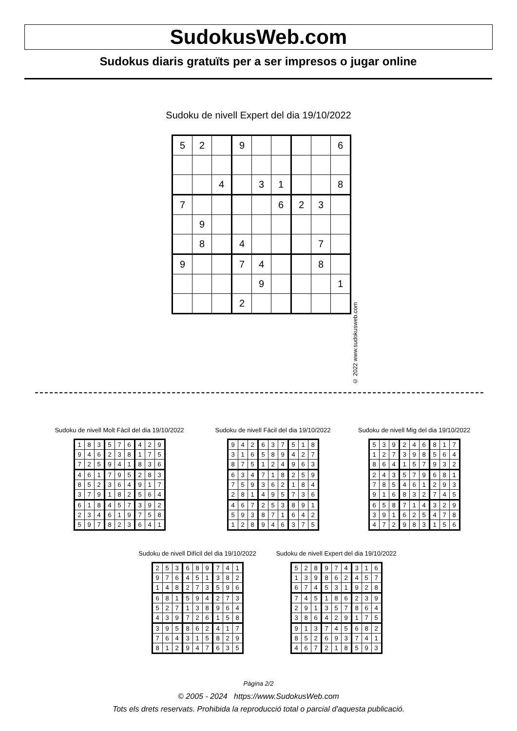SudokusWeb.com
Sudokus diaris gratuïts per a ser impresos o jugar online
Sudoku de nivell Expert del dia 19/10/2022
| 5 | 2 | | 9 | | | | | 6 |
| | | 4 | | 3 | 1 | | | 8 |
| 7 | | | | | 6 | 2 | 3 | |
| | 9 | | | | | | | |
| | 8 | | 4 | | | | 7 | |
| 9 | | | 7 | 4 | | | 8 | |
| | | | | 9 | | | | 1 |
| | | | 2 | | | | | |
© 2022 www.sudokusweb.com
Sudoku de nivell Molt Fàcil del dia 19/10/2022
| 1 | 8 | 3 | 5 | 7 | 6 | 4 | 2 | 9 |
| 9 | 4 | 6 | 2 | 3 | 8 | 1 | 7 | 5 |
| 7 | 2 | 5 | 9 | 4 | 1 | 8 | 3 | 6 |
| 4 | 6 | 1 | 7 | 9 | 5 | 2 | 8 | 3 |
| 8 | 5 | 2 | 3 | 6 | 4 | 9 | 1 | 7 |
| 3 | 7 | 9 | 1 | 8 | 2 | 5 | 6 | 4 |
| 6 | 1 | 8 | 4 | 5 | 7 | 3 | 9 | 2 |
| 2 | 3 | 4 | 6 | 1 | 9 | 7 | 5 | 8 |
| 5 | 9 | 7 | 8 | 2 | 3 | 6 | 4 | 1 |
Sudoku de nivell Fàcil del dia 19/10/2022
| 9 | 4 | 2 | 6 | 3 | 7 | 5 | 1 | 8 |
| 3 | 1 | 6 | 5 | 8 | 9 | 4 | 2 | 7 |
| 8 | 7 | 5 | 1 | 2 | 4 | 9 | 6 | 3 |
| 6 | 3 | 4 | 7 | 1 | 8 | 2 | 5 | 9 |
| 7 | 5 | 9 | 3 | 6 | 2 | 1 | 8 | 4 |
| 2 | 8 | 1 | 4 | 9 | 5 | 7 | 3 | 6 |
| 4 | 6 | 7 | 2 | 5 | 3 | 8 | 9 | 1 |
| 5 | 9 | 3 | 8 | 7 | 1 | 6 | 4 | 2 |
| 1 | 2 | 8 | 9 | 4 | 6 | 3 | 7 | 5 |
Sudoku de nivell Mig del dia 19/10/2022
| 5 | 3 | 9 | 2 | 4 | 6 | 8 | 1 | 7 |
| 1 | 2 | 7 | 3 | 9 | 8 | 5 | 6 | 4 |
| 8 | 6 | 4 | 1 | 5 | 7 | 9 | 3 | 2 |
| 2 | 4 | 3 | 5 | 7 | 9 | 6 | 8 | 1 |
| 7 | 8 | 5 | 4 | 6 | 1 | 2 | 9 | 3 |
| 9 | 1 | 6 | 8 | 3 | 2 | 7 | 4 | 5 |
| 6 | 5 | 8 | 7 | 1 | 4 | 3 | 2 | 9 |
| 3 | 9 | 1 | 6 | 2 | 5 | 4 | 7 | 8 |
| 4 | 7 | 2 | 9 | 8 | 3 | 1 | 5 | 6 |
Sudoku de nivell Difícil del dia 19/10/2022
| 2 | 5 | 3 | 6 | 8 | 9 | 7 | 4 | 1 |
| 9 | 7 | 6 | 4 | 5 | 1 | 3 | 8 | 2 |
| 1 | 4 | 8 | 2 | 7 | 3 | 5 | 9 | 6 |
| 6 | 8 | 1 | 5 | 9 | 4 | 2 | 7 | 3 |
| 5 | 2 | 7 | 1 | 3 | 8 | 9 | 6 | 4 |
| 4 | 3 | 9 | 7 | 2 | 6 | 1 | 5 | 8 |
| 3 | 9 | 5 | 8 | 6 | 2 | 4 | 1 | 7 |
| 7 | 6 | 4 | 3 | 1 | 5 | 8 | 2 | 9 |
| 8 | 1 | 2 | 9 | 4 | 7 | 6 | 3 | 5 |
Sudoku de nivell Expert del dia 19/10/2022
| 5 | 2 | 8 | 9 | 7 | 4 | 3 | 1 | 6 |
| 1 | 3 | 9 | 8 | 6 | 2 | 4 | 5 | 7 |
| 6 | 7 | 4 | 5 | 3 | 1 | 9 | 2 | 8 |
| 7 | 4 | 5 | 1 | 8 | 6 | 2 | 3 | 9 |
| 2 | 9 | 1 | 3 | 5 | 7 | 8 | 6 | 4 |
| 3 | 8 | 6 | 4 | 2 | 9 | 1 | 7 | 5 |
| 9 | 1 | 3 | 7 | 4 | 5 | 6 | 8 | 2 |
| 8 | 5 | 2 | 6 | 9 | 3 | 7 | 4 | 1 |
| 4 | 6 | 7 | 2 | 1 | 8 | 5 | 9 | 3 |
Pàgina 2/2
© 2005 - 2024 https://www.SudokusWeb.com
Tots els drets reservats. Prohibida la reproducció total o parcial d'aquesta publicació.